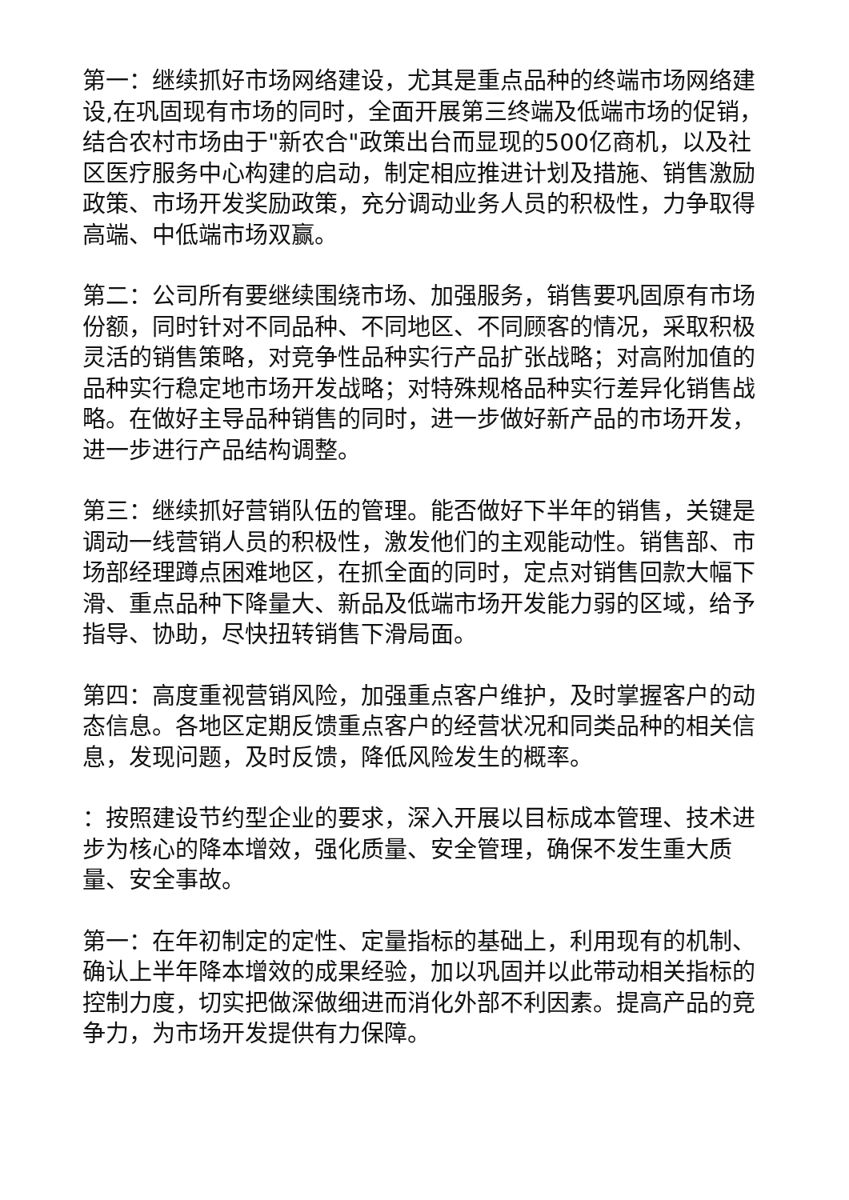第一：继续抓好市场网络建设，尤其是重点品种的终端市场网络建设,在巩固现有市场的同时，全面开展第三终端及低端市场的促销，结合农村市场由于"新农合"政策出台而显现的500亿商机，以及社区医疗服务中心构建的启动，制定相应推进计划及措施、销售激励政策、市场开发奖励政策，充分调动业务人员的积极性，力争取得高端、中低端市场双赢。
第二：公司所有要继续围绕市场、加强服务，销售要巩固原有市场份额，同时针对不同品种、不同地区、不同顾客的情况，采取积极灵活的销售策略，对竞争性品种实行产品扩张战略；对高附加值的品种实行稳定地市场开发战略；对特殊规格品种实行差异化销售战略。在做好主导品种销售的同时，进一步做好新产品的市场开发，进一步进行产品结构调整。
第三：继续抓好营销队伍的管理。能否做好下半年的销售，关键是调动一线营销人员的积极性，激发他们的主观能动性。销售部、市场部经理蹲点困难地区，在抓全面的同时，定点对销售回款大幅下滑、重点品种下降量大、新品及低端市场开发能力弱的区域，给予指导、协助，尽快扭转销售下滑局面。
第四：高度重视营销风险，加强重点客户维护，及时掌握客户的动态信息。各地区定期反馈重点客户的经营状况和同类品种的相关信息，发现问题，及时反馈，降低风险发生的概率。
：按照建设节约型企业的要求，深入开展以目标成本管理、技术进步为核心的降本增效，强化质量、安全管理，确保不发生重大质量、安全事故。
第一：在年初制定的定性、定量指标的基础上，利用现有的机制、确认上半年降本增效的成果经验，加以巩固并以此带动相关指标的控制力度，切实把做深做细进而消化外部不利因素。提高产品的竞争力，为市场开发提供有力保障。